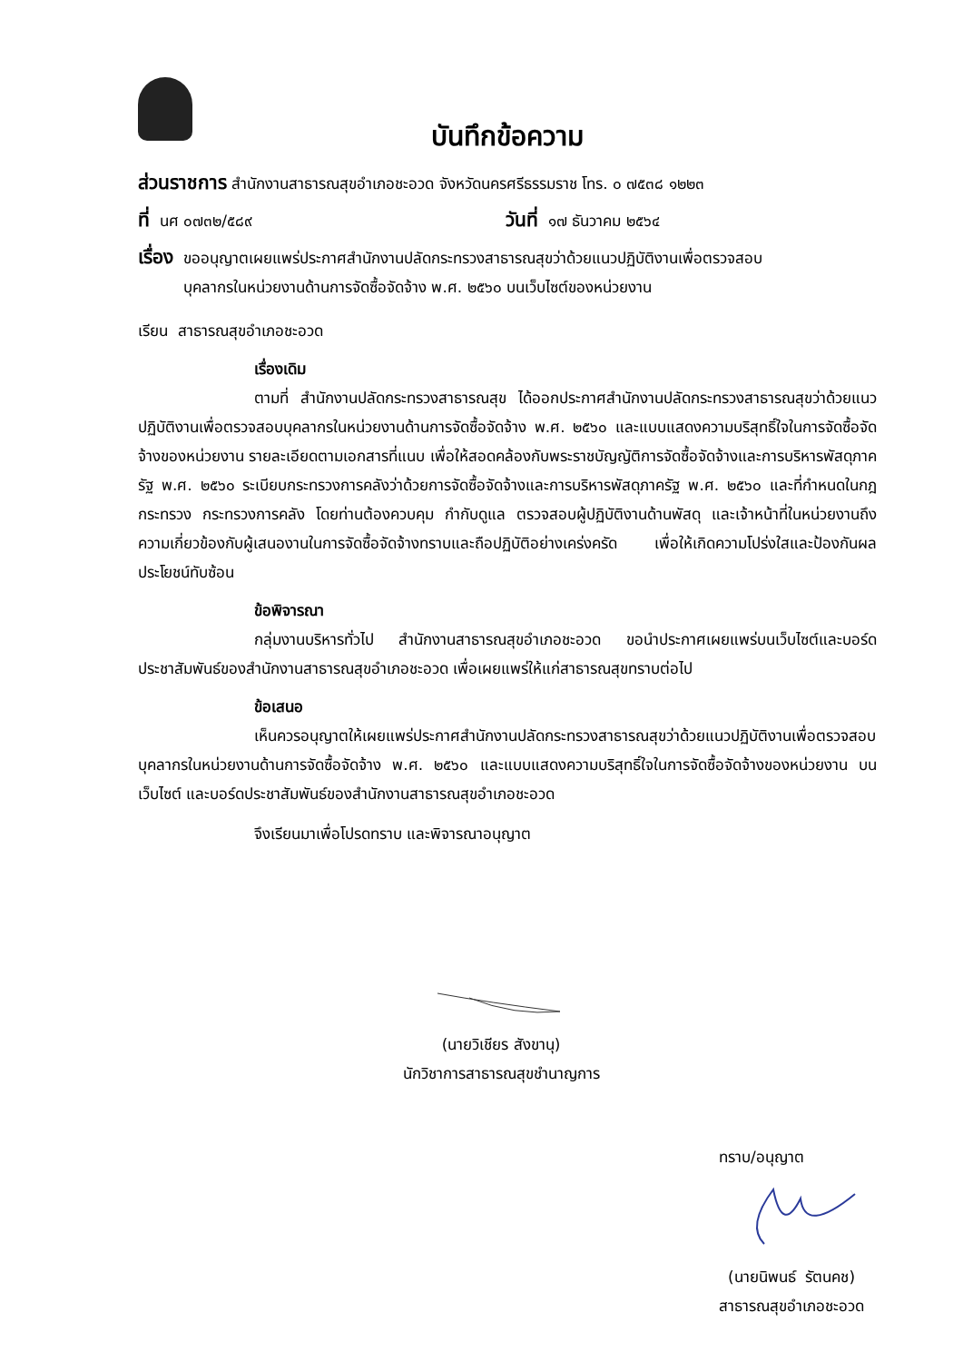บันทึกข้อความ
ส่วนราชการ สำนักงานสาธารณสุขอำเภอชะอวด จังหวัดนครศรีธรรมราช โทร. ๐ ๗๕๓๘ ๑๒๒๓
ที่ นศ ๐๗๓๒/๕๘๙ วันที่ ๑๗ ธันวาคม ๒๕๖๔
เรื่อง ขออนุญาตเผยแพร่ประกาศสำนักงานปลัดกระทรวงสาธารณสุขว่าด้วยแนวปฏิบัติงานเพื่อตรวจสอบ
บุคลากรในหน่วยงานด้านการจัดซื้อจัดจ้าง พ.ศ. ๒๕๖๐ บนเว็บไซต์ของหน่วยงาน
เรียน สาธารณสุขอำเภอชะอวด
เรื่องเดิม
ตามที่ สำนักงานปลัดกระทรวงสาธารณสุข ได้ออกประกาศสำนักงานปลัดกระทรวงสาธารณสุขว่าด้วยแนวปฏิบัติงานเพื่อตรวจสอบบุคลากรในหน่วยงานด้านการจัดซื้อจัดจ้าง พ.ศ. ๒๕๖๐ และแบบแสดงความบริสุทธิ์ใจในการจัดซื้อจัดจ้างของหน่วยงาน รายละเอียดตามเอกสารที่แนบ เพื่อให้สอดคล้องกับพระราชบัญญัติการจัดซื้อจัดจ้างและการบริหารพัสดุภาครัฐ พ.ศ. ๒๕๖๐ ระเบียบกระทรวงการคลังว่าด้วยการจัดซื้อจัดจ้างและการบริหารพัสดุภาครัฐ พ.ศ. ๒๕๖๐ และที่กำหนดในกฎกระทรวง กระทรวงการคลัง โดยท่านต้องควบคุม กำกับดูแล ตรวจสอบผู้ปฏิบัติงานด้านพัสดุ และเจ้าหน้าที่ในหน่วยงานถึงความเกี่ยวข้องกับผู้เสนองานในการจัดซื้อจัดจ้างทราบและถือปฏิบัติอย่างเคร่งครัด เพื่อให้เกิดความโปร่งใสและป้องกันผลประโยชน์ทับซ้อน
ข้อพิจารณา
กลุ่มงานบริหารทั่วไป สำนักงานสาธารณสุขอำเภอชะอวด ขอนำประกาศเผยแพร่บนเว็บไซต์และบอร์ดประชาสัมพันธ์ของสำนักงานสาธารณสุขอำเภอชะอวด เพื่อเผยแพร่ให้แก่สาธารณสุขทราบต่อไป
ข้อเสนอ
เห็นควรอนุญาตให้เผยแพร่ประกาศสำนักงานปลัดกระทรวงสาธารณสุขว่าด้วยแนวปฏิบัติงานเพื่อตรวจสอบบุคลากรในหน่วยงานด้านการจัดซื้อจัดจ้าง พ.ศ. ๒๕๖๐ และแบบแสดงความบริสุทธิ์ใจในการจัดซื้อจัดจ้างของหน่วยงาน บนเว็บไซต์ และบอร์ดประชาสัมพันธ์ของสำนักงานสาธารณสุขอำเภอชะอวด
จึงเรียนมาเพื่อโปรดทราบ และพิจารณาอนุญาต
(นายวิเชียร สังขานุ)
นักวิชาการสาธารณสุขชำนาญการ
ทราบ/อนุญาต
(นายนิพนธ์ รัตนคช)
สาธารณสุขอำเภอชะอวด